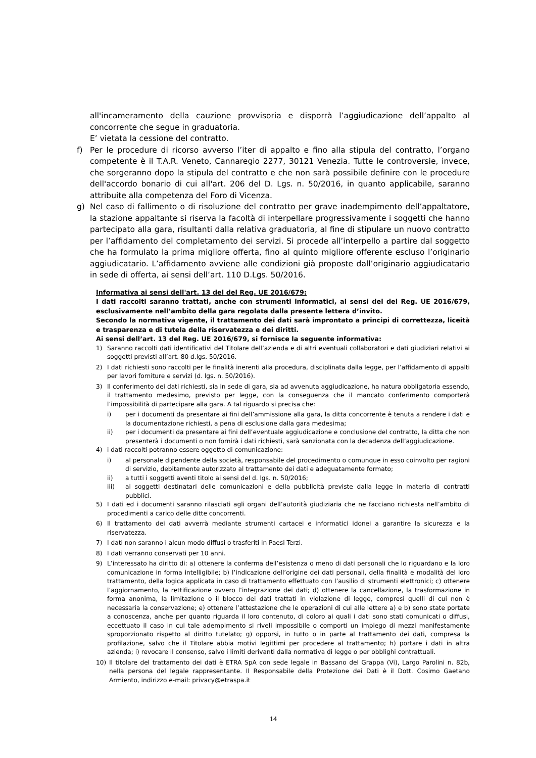all'incameramento della cauzione provvisoria e disporrà l’aggiudicazione dell’appalto al concorrente che segue in graduatoria.
E’ vietata la cessione del contratto.
f) Per le procedure di ricorso avverso l’iter di appalto e fino alla stipula del contratto, l’organo competente è il T.A.R. Veneto, Cannaregio 2277, 30121 Venezia. Tutte le controversie, invece, che sorgeranno dopo la stipula del contratto e che non sarà possibile definire con le procedure dell'accordo bonario di cui all'art. 206 del D. Lgs. n. 50/2016, in quanto applicabile, saranno attribuite alla competenza del Foro di Vicenza.
g) Nel caso di fallimento o di risoluzione del contratto per grave inadempimento dell’appaltatore, la stazione appaltante si riserva la facoltà di interpellare progressivamente i soggetti che hanno partecipato alla gara, risultanti dalla relativa graduatoria, al fine di stipulare un nuovo contratto per l’affidamento del completamento dei servizi. Si procede all’interpello a partire dal soggetto che ha formulato la prima migliore offerta, fino al quinto migliore offerente escluso l’originario aggiudicatario. L’affidamento avviene alle condizioni già proposte dall’originario aggiudicatario in sede di offerta, ai sensi dell’art. 110 D.Lgs. 50/2016.
Informativa ai sensi dell'art. 13 del del Reg. UE 2016/679:
I dati raccolti saranno trattati, anche con strumenti informatici, ai sensi del del Reg. UE 2016/679, esclusivamente nell’ambito della gara regolata dalla presente lettera d’invito.
Secondo la normativa vigente, il trattamento dei dati sarà improntato a principi di correttezza, liceità e trasparenza e di tutela della riservatezza e dei diritti.
Ai sensi dell’art. 13 del Reg. UE 2016/679, si fornisce la seguente informativa:
1) Saranno raccolti dati identificativi del Titolare dell’azienda e di altri eventuali collaboratori e dati giudiziari relativi ai soggetti previsti all’art. 80 d.lgs. 50/2016.
2) I dati richiesti sono raccolti per le finalità inerenti alla procedura, disciplinata dalla legge, per l’affidamento di appalti per lavori forniture e servizi (d. lgs. n. 50/2016).
3) Il conferimento dei dati richiesti, sia in sede di gara, sia ad avvenuta aggiudicazione, ha natura obbligatoria essendo, il trattamento medesimo, previsto per legge, con la conseguenza che il mancato conferimento comporterà l’impossibilità di partecipare alla gara. A tal riguardo si precisa che:
i) per i documenti da presentare ai fini dell’ammissione alla gara, la ditta concorrente è tenuta a rendere i dati e la documentazione richiesti, a pena di esclusione dalla gara medesima;
ii) per i documenti da presentare ai fini dell’eventuale aggiudicazione e conclusione del contratto, la ditta che non presenterà i documenti o non fornirà i dati richiesti, sarà sanzionata con la decadenza dell’aggiudicazione.
4) i dati raccolti potranno essere oggetto di comunicazione:
i) al personale dipendente della società, responsabile del procedimento o comunque in esso coinvolto per ragioni di servizio, debitamente autorizzato al trattamento dei dati e adeguatamente formato;
ii) a tutti i soggetti aventi titolo ai sensi del d. lgs. n. 50/2016;
iii) ai soggetti destinatari delle comunicazioni e della pubblicità previste dalla legge in materia di contratti pubblici.
5) I dati ed i documenti saranno rilasciati agli organi dell’autorità giudiziaria che ne facciano richiesta nell’ambito di procedimenti a carico delle ditte concorrenti.
6) Il trattamento dei dati avverrà mediante strumenti cartacei e informatici idonei a garantire la sicurezza e la riservatezza.
7) I dati non saranno i alcun modo diffusi o trasferiti in Paesi Terzi.
8) I dati verranno conservati per 10 anni.
9) L’interessato ha diritto di: a) ottenere la conferma dell’esistenza o meno di dati personali che lo riguardano e la loro comunicazione in forma intelligibile; b) l’indicazione dell’origine dei dati personali, della finalità e modalità del loro trattamento, della logica applicata in caso di trattamento effettuato con l’ausilio di strumenti elettronici; c) ottenere l’aggiornamento, la rettificazione ovvero l’integrazione dei dati; d) ottenere la cancellazione, la trasformazione in forma anonima, la limitazione o il blocco dei dati trattati in violazione di legge, compresi quelli di cui non è necessaria la conservazione; e) ottenere l’attestazione che le operazioni di cui alle lettere a) e b) sono state portate a conoscenza, anche per quanto riguarda il loro contenuto, di coloro ai quali i dati sono stati comunicati o diffusi, eccettuato il caso in cui tale adempimento si riveli impossibile o comporti un impiego di mezzi manifestamente sproporzionato rispetto al diritto tutelato; g) opporsi, in tutto o in parte al trattamento dei dati, compresa la profilazione, salvo che il Titolare abbia motivi legittimi per procedere al trattamento; h) portare i dati in altra azienda; i) revocare il consenso, salvo i limiti derivanti dalla normativa di legge o per obblighi contrattuali.
10) Il titolare del trattamento dei dati è ETRA SpA con sede legale in Bassano del Grappa (Vi), Largo Parolini n. 82b, nella persona del legale rappresentante. Il Responsabile della Protezione dei Dati è il Dott. Cosimo Gaetano Armiento, indirizzo e-mail: privacy@etraspa.it
14